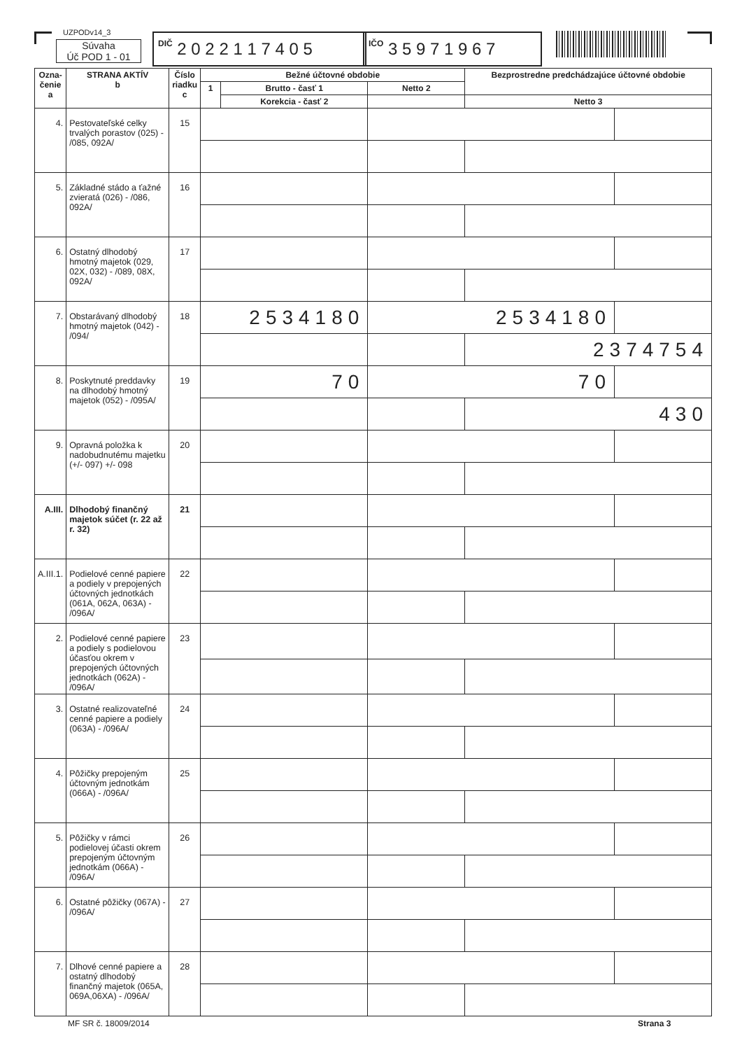UZPODv14_3
Súvaha
Úč POD 1 - 01
DIČ 2 0 2 2 1 1 7 4 0 5
IČO 3 5 9 7 1 9 6 7
| Ozna- čenie a | STRANA AKTÍV b | Číslo riadku c | Bežné účtovné obdobie | | | Bezprostredne predchádzajúce účtovné obdobie | |
| --- | --- | --- | --- | --- | --- | --- | --- |
| | | | 1 | Brutto - časť 1 | Netto 2 | | |
| | | | | Korekcia - časť 2 | | Netto 3 | |
| 4. | Pestovateľské celky trvalých porastov (025) - /085, 092A/ | 15 | | | | | |
| 5. | Základné stádo a ťažné zvieratá (026) - /086, 092A/ | 16 | | | | | |
| 6. | Ostatný dlhodobý hmotný majetok (029, 02X, 032) - /089, 08X, 092A/ | 17 | | | | | |
| 7. | Obstarávaný dlhodobý hmotný majetok (042) - /094/ | 18 | 2534180 | | 2534180 | | |
| | | | | | | 2374754 | |
| 8. | Poskytnuté preddavky na dlhodobý hmotný majetok (052) - /095A/ | 19 | 70 | | 70 | | |
| | | | | | | 430 | |
| 9. | Opravná položka k nadobudnutému majetku (+/- 097) +/- 098 | 20 | | | | | |
| A.III. | Dlhodobý finančný majetok súčet (r. 22 až r. 32) | 21 | | | | | |
| A.III.1. | Podielové cenné papiere a podiely v prepojených účtovných jednotkách (061A, 062A, 063A) - /096A/ | 22 | | | | | |
| 2. | Podielové cenné papiere a podiely s podielovou účasťou okrem v prepojených účtovných jednotkách (062A) - /096A/ | 23 | | | | | |
| 3. | Ostatné realizovateľné cenné papiere a podiely (063A) - /096A/ | 24 | | | | | |
| 4. | Pôžičky prepojeným účtovným jednotkám (066A) - /096A/ | 25 | | | | | |
| 5. | Pôžičky v rámci podielovej účasti okrem prepojeným účtovným jednotkám (066A) - /096A/ | 26 | | | | | |
| 6. | Ostatné pôžičky (067A) - /096A/ | 27 | | | | | |
| 7. | Dlhové cenné papiere a ostatný dlhodobý finančný majetok (065A, 069A,06XA) - /096A/ | 28 | | | | | |
MF SR č. 18009/2014 Strana 3